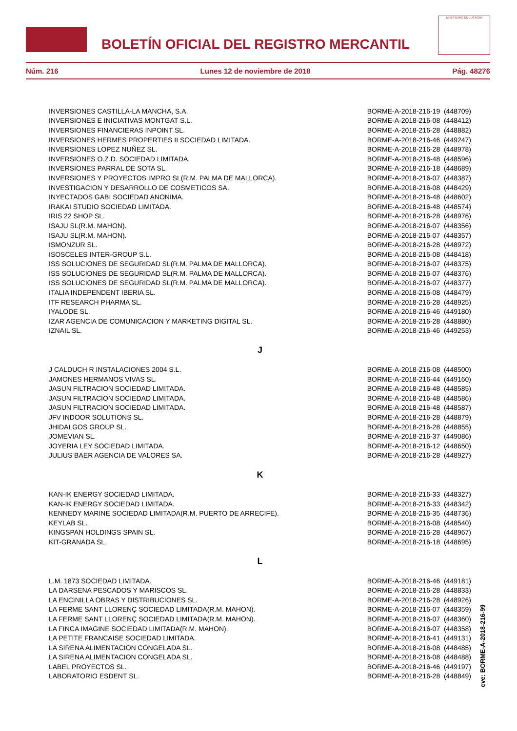BOLETÍN OFICIAL DEL REGISTRO MERCANTIL
MINISTERIO DE JUSTICIA
Núm. 216 Lunes 12 de noviembre de 2018 Pág. 48276
| INVERSIONES CASTILLA-LA MANCHA, S.A. | BORME-A-2018-216-19 (448709) |
| INVERSIONES E INICIATIVAS MONTGAT S.L. | BORME-A-2018-216-08 (448412) |
| INVERSIONES FINANCIERAS INPOINT SL. | BORME-A-2018-216-28 (448882) |
| INVERSIONES HERMES PROPERTIES II SOCIEDAD LIMITADA. | BORME-A-2018-216-46 (449247) |
| INVERSIONES LOPEZ NUÑEZ SL. | BORME-A-2018-216-28 (448978) |
| INVERSIONES O.Z.D. SOCIEDAD LIMITADA. | BORME-A-2018-216-48 (448596) |
| INVERSIONES PARRAL DE SOTA SL. | BORME-A-2018-216-18 (448689) |
| INVERSIONES Y PROYECTOS IMPRO SL(R.M. PALMA DE MALLORCA). | BORME-A-2018-216-07 (448387) |
| INVESTIGACION Y DESARROLLO DE COSMETICOS SA. | BORME-A-2018-216-08 (448429) |
| INYECTADOS GABI SOCIEDAD ANONIMA. | BORME-A-2018-216-48 (448602) |
| IRAKAI STUDIO SOCIEDAD LIMITADA. | BORME-A-2018-216-48 (448574) |
| IRIS 22 SHOP SL. | BORME-A-2018-216-28 (448976) |
| ISAJU SL(R.M. MAHON). | BORME-A-2018-216-07 (448356) |
| ISAJU SL(R.M. MAHON). | BORME-A-2018-216-07 (448357) |
| ISMONZUR SL. | BORME-A-2018-216-28 (448972) |
| ISOSCELES INTER-GROUP S.L. | BORME-A-2018-216-08 (448418) |
| ISS SOLUCIONES DE SEGURIDAD SL(R.M. PALMA DE MALLORCA). | BORME-A-2018-216-07 (448375) |
| ISS SOLUCIONES DE SEGURIDAD SL(R.M. PALMA DE MALLORCA). | BORME-A-2018-216-07 (448376) |
| ISS SOLUCIONES DE SEGURIDAD SL(R.M. PALMA DE MALLORCA). | BORME-A-2018-216-07 (448377) |
| ITALIA INDEPENDENT IBERIA SL. | BORME-A-2018-216-08 (448479) |
| ITF RESEARCH PHARMA SL. | BORME-A-2018-216-28 (448925) |
| IYALODE SL. | BORME-A-2018-216-46 (449180) |
| IZAR AGENCIA DE COMUNICACION Y MARKETING DIGITAL SL. | BORME-A-2018-216-28 (448880) |
| IZNAIL SL. | BORME-A-2018-216-46 (449253) |
| J | |
| J CALDUCH R INSTALACIONES 2004 S.L. | BORME-A-2018-216-08 (448500) |
| JAMONES HERMANOS VIVAS SL. | BORME-A-2018-216-44 (449160) |
| JASUN FILTRACION SOCIEDAD LIMITADA. | BORME-A-2018-216-48 (448585) |
| JASUN FILTRACION SOCIEDAD LIMITADA. | BORME-A-2018-216-48 (448586) |
| JASUN FILTRACION SOCIEDAD LIMITADA. | BORME-A-2018-216-48 (448587) |
| JFV INDOOR SOLUTIONS SL. | BORME-A-2018-216-28 (448879) |
| JHIDALGOS GROUP SL. | BORME-A-2018-216-28 (448855) |
| JOMEVIAN SL. | BORME-A-2018-216-37 (449086) |
| JOYERIA LEY SOCIEDAD LIMITADA. | BORME-A-2018-216-12 (448650) |
| JULIUS BAER AGENCIA DE VALORES SA. | BORME-A-2018-216-28 (448927) |
| K | |
| KAN-IK ENERGY SOCIEDAD LIMITADA. | BORME-A-2018-216-33 (448327) |
| KAN-IK ENERGY SOCIEDAD LIMITADA. | BORME-A-2018-216-33 (448342) |
| KENNEDY MARINE SOCIEDAD LIMITADA(R.M. PUERTO DE ARRECIFE). | BORME-A-2018-216-35 (448736) |
| KEYLAB SL. | BORME-A-2018-216-08 (448540) |
| KINGSPAN HOLDINGS SPAIN SL. | BORME-A-2018-216-28 (448967) |
| KIT-GRANADA SL. | BORME-A-2018-216-18 (448695) |
| L | |
| L.M. 1873 SOCIEDAD LIMITADA. | BORME-A-2018-216-46 (449181) |
| LA DARSENA PESCADOS Y MARISCOS SL. | BORME-A-2018-216-28 (448833) |
| LA ENCINILLA OBRAS Y DISTRIBUCIONES SL. | BORME-A-2018-216-28 (448926) |
| LA FERME SANT LLORENÇ SOCIEDAD LIMITADA(R.M. MAHON). | BORME-A-2018-216-07 (448359) |
| LA FERME SANT LLORENÇ SOCIEDAD LIMITADA(R.M. MAHON). | BORME-A-2018-216-07 (448360) |
| LA FINCA IMAGINE SOCIEDAD LIMITADA(R.M. MAHON). | BORME-A-2018-216-07 (448358) |
| LA PETITE FRANCAISE SOCIEDAD LIMITADA. | BORME-A-2018-216-41 (449131) |
| LA SIRENA ALIMENTACION CONGELADA SL. | BORME-A-2018-216-08 (448485) |
| LA SIRENA ALIMENTACION CONGELADA SL. | BORME-A-2018-216-08 (448488) |
| LABEL PROYECTOS SL. | BORME-A-2018-216-46 (449197) |
| LABORATORIO ESDENT SL. | BORME-A-2018-216-28 (448849) |
cve: BORME-A-2018-216-99